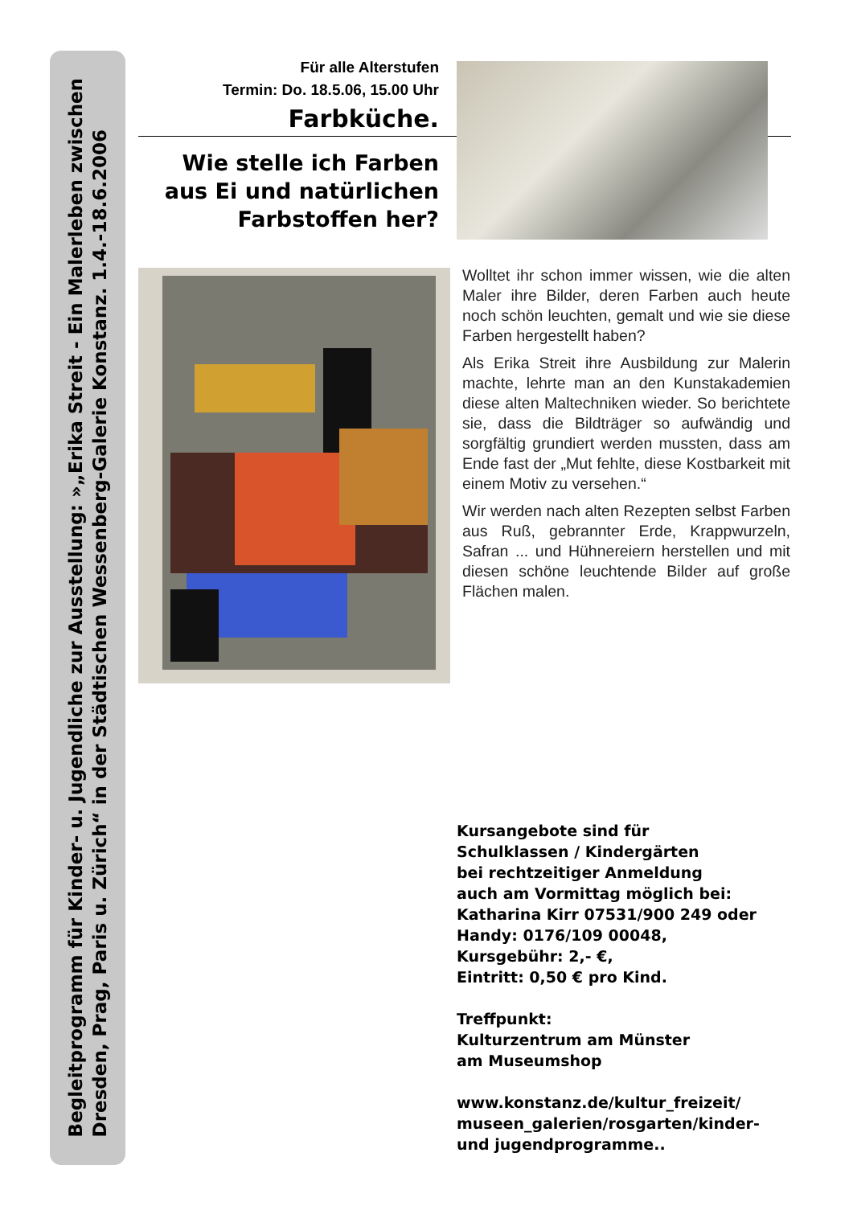Begleitprogramm für Kinder- u. Jugendliche zur Ausstellung: »„Erika Streit - Ein Malerleben zwischen
Dresden, Prag, Paris u. Zürich“ in der Städtischen Wessenberg-Galerie Konstanz. 1.4.-18.6.2006
Für alle Alterstufen
Termin: Do. 18.5.06, 15.00 Uhr
Farbküche.
Wie stelle ich Farben aus Ei und natürlichen Farbstoffen her?
Wolltet ihr schon immer wissen, wie die alten Maler ihre Bilder, deren Farben auch heute noch schön leuchten, gemalt und wie sie diese Farben hergestellt haben?
Als Erika Streit ihre Ausbildung zur Malerin machte, lehrte man an den Kunstakademien diese alten Maltechniken wieder. So berichtete sie, dass die Bildträger so aufwändig und sorgfältig grundiert werden mussten, dass am Ende fast der „Mut fehlte, diese Kostbarkeit mit einem Motiv zu versehen.“
Wir werden nach alten Rezepten selbst Farben aus Ruß, gebrannter Erde, Krappwurzeln, Safran ... und Hühnereiern herstellen und mit diesen schöne leuchtende Bilder auf große Flächen malen.
Kursangebote sind für
Schulklassen / Kindergärten
bei rechtzeitiger Anmeldung
auch am Vormittag möglich bei:
Katharina Kirr 07531/900 249 oder
Handy: 0176/109 00048,
Kursgebühr: 2,- €,
Eintritt: 0,50 € pro Kind.
Treffpunkt:
Kulturzentrum am Münster
am Museumshop
www.konstanz.de/kultur_freizeit/
museen_galerien/rosgarten/kinder-
und jugendprogramme..